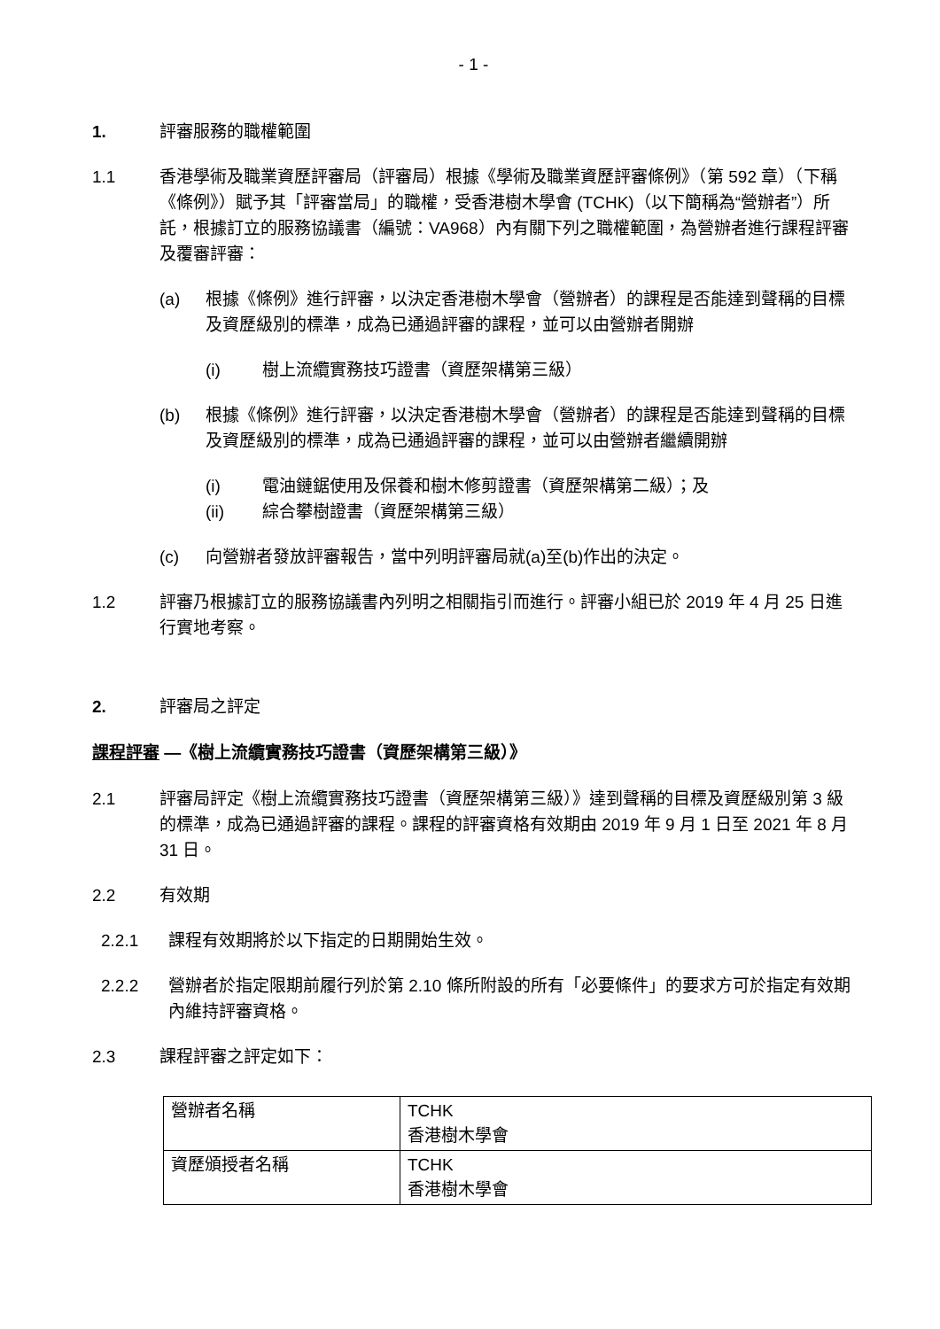- 1 -
1. 評審服務的職權範圍
1.1 香港學術及職業資歷評審局（評審局）根據《學術及職業資歷評審條例》（第 592 章）（下稱《條例》）賦予其「評審當局」的職權，受香港樹木學會 (TCHK)（以下簡稱為“營辦者”）所託，根據訂立的服務協議書（編號：VA968）內有關下列之職權範圍，為營辦者進行課程評審及覆審評審：
(a) 根據《條例》進行評審，以決定香港樹木學會（營辦者）的課程是否能達到聲稱的目標及資歷級別的標準，成為已通過評審的課程，並可以由營辦者開辦
(i) 樹上流纜實務技巧證書（資歷架構第三級）
(b) 根據《條例》進行評審，以決定香港樹木學會（營辦者）的課程是否能達到聲稱的目標及資歷級別的標準，成為已通過評審的課程，並可以由營辦者繼續開辦
(i) 電油鏈鋸使用及保養和樹木修剪證書（資歷架構第二級）；及
(ii) 綜合攀樹證書（資歷架構第三級）
(c) 向營辦者發放評審報告，當中列明評審局就(a)至(b)作出的決定。
1.2 評審乃根據訂立的服務協議書內列明之相關指引而進行。評審小組已於 2019 年 4 月 25 日進行實地考察。
2. 評審局之評定
課程評審 —《樹上流纜實務技巧證書（資歷架構第三級）》
2.1 評審局評定《樹上流纜實務技巧證書（資歷架構第三級）》達到聲稱的目標及資歷級別第 3 級的標準，成為已通過評審的課程。課程的評審資格有效期由 2019 年 9 月 1 日至 2021 年 8 月 31 日。
2.2 有效期
2.2.1 課程有效期將於以下指定的日期開始生效。
2.2.2 營辦者於指定限期前履行列於第 2.10 條所附設的所有「必要條件」的要求方可於指定有效期內維持評審資格。
2.3 課程評審之評定如下：
| 營辦者名稱 | TCHK 香港樹木學會 |
| 資歷頒授者名稱 | TCHK 香港樹木學會 |